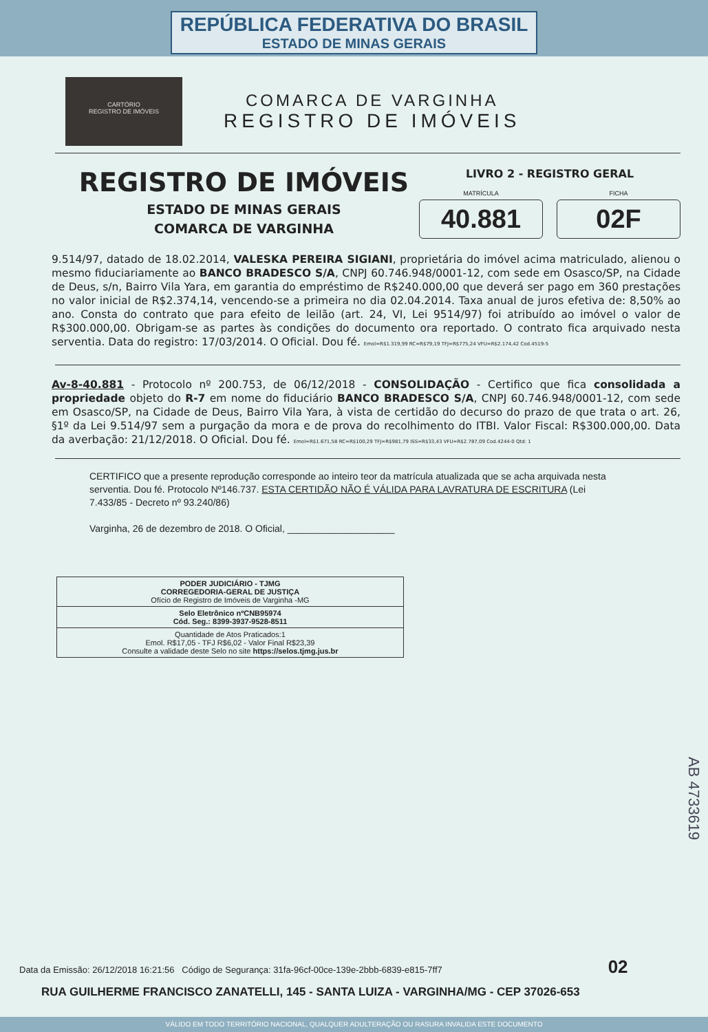REPÚBLICA FEDERATIVA DO BRASIL
ESTADO DE MINAS GERAIS
CARTÓRIO
REGISTRO DE IMÓVEIS
COMARCA DE VARGINHA
REGISTRO DE IMÓVEIS
REGISTRO DE IMÓVEIS
ESTADO DE MINAS GERAIS
COMARCA DE VARGINHA
LIVRO 2 - REGISTRO GERAL
MATRÍCULA
40.881
FICHA
02F
9.514/97, datado de 18.02.2014, VALESKA PEREIRA SIGIANI, proprietária do imóvel acima matriculado, alienou o mesmo fiduciariamente ao BANCO BRADESCO S/A, CNPJ 60.746.948/0001-12, com sede em Osasco/SP, na Cidade de Deus, s/n, Bairro Vila Yara, em garantia do empréstimo de R$240.000,00 que deverá ser pago em 360 prestações no valor inicial de R$2.374,14, vencendo-se a primeira no dia 02.04.2014. Taxa anual de juros efetiva de: 8,50% ao ano. Consta do contrato que para efeito de leilão (art. 24, VI, Lei 9514/97) foi atribuído ao imóvel o valor de R$300.000,00. Obrigam-se as partes às condições do documento ora reportado. O contrato fica arquivado nesta serventia. Data do registro: 17/03/2014. O Oficial. Dou fé. Emol=R$1.319,99 RC=R$79,19 TFJ=R$775,24 VFU=R$2.174,42 Cod.4519-5
Av-8-40.881 - Protocolo nº 200.753, de 06/12/2018 - CONSOLIDAÇÃO - Certifico que fica consolidada a propriedade objeto do R-7 em nome do fiduciário BANCO BRADESCO S/A, CNPJ 60.746.948/0001-12, com sede em Osasco/SP, na Cidade de Deus, Bairro Vila Yara, à vista de certidão do decurso do prazo de que trata o art. 26, §1º da Lei 9.514/97 sem a purgação da mora e de prova do recolhimento do ITBI. Valor Fiscal: R$300.000,00. Data da averbação: 21/12/2018. O Oficial. Dou fé. Emol=R$1.671,58 RC=R$100,29 TFJ=R$981,79 ISS=R$33,43 VFU=R$2.787,09 Cod.4244-0 Qtd: 1
CERTIFICO que a presente reprodução corresponde ao inteiro teor da matrícula atualizada que se acha arquivada nesta serventia. Dou fé. Protocolo Nº146.737. ESTA CERTIDÃO NÃO É VÁLIDA PARA LAVRATURA DE ESCRITURA (Lei 7.433/85 - Decreto nº 93.240/86)
Varginha, 26 de dezembro de 2018. O Oficial, ____________________
| PODER JUDICIÁRIO - TJMG CORREGEDORIA-GERAL DE JUSTIÇA Ofício de Registro de Imóveis de Varginha -MG |
| Selo Eletrônico nºCNB95974 Cód. Seg.: 8399-3937-9528-8511 |
| Quantidade de Atos Praticados:1 Emol. R$17,05 - TFJ R$6,02 - Valor Final R$23,39 Consulte a validade deste Selo no site https://selos.tjmg.jus.br |
Data da Emissão: 26/12/2018 16:21:56 Código de Segurança: 31fa-96cf-00ce-139e-2bbb-6839-e815-7ff7 02
RUA GUILHERME FRANCISCO ZANATELLI, 145 - SANTA LUIZA - VARGINHA/MG - CEP 37026-653
AB 4733619
VÁLIDO EM TODO TERRITÓRIO NACIONAL, QUALQUER ADULTERAÇÃO OU RASURA INVALIDA ESTE DOCUMENTO